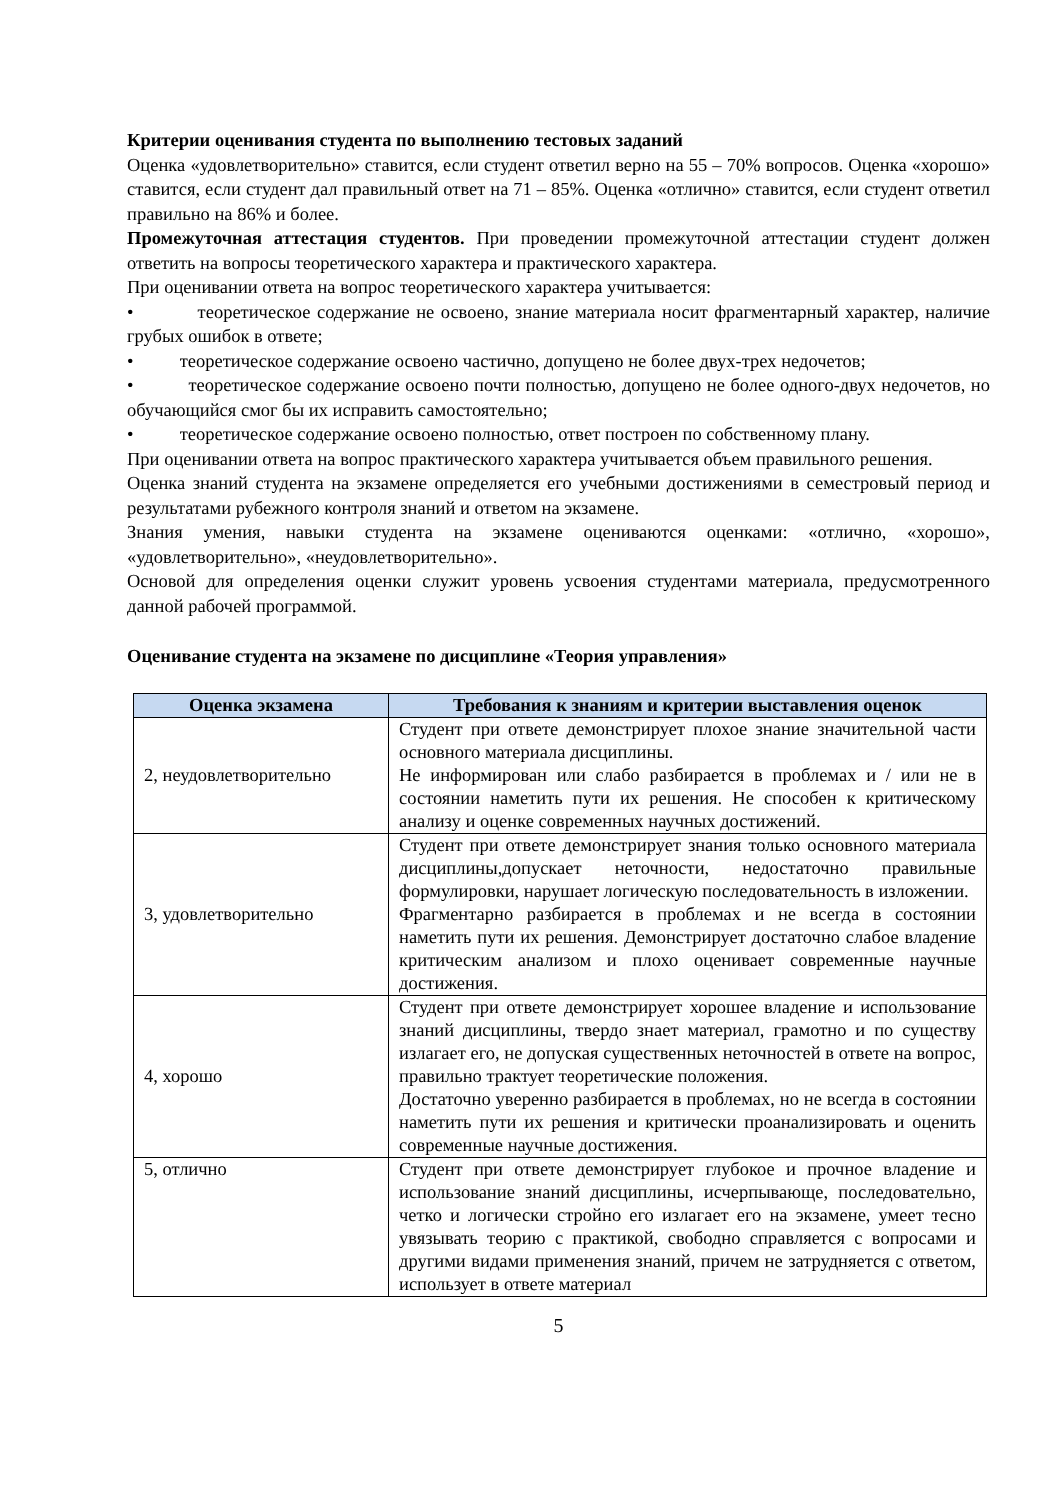Критерии оценивания студента по выполнению тестовых заданий
Оценка «удовлетворительно» ставится, если студент ответил верно на 55 – 70% вопросов. Оценка «хорошо» ставится, если студент дал правильный ответ на 71 – 85%. Оценка «отлично» ставится, если студент ответил правильно на 86% и более.
Промежуточная аттестация студентов. При проведении промежуточной аттестации студент должен ответить на вопросы теоретического характера и практического характера.
При оценивании ответа на вопрос теоретического характера учитывается:
• теоретическое содержание не освоено, знание материала носит фрагментарный характер, наличие грубых ошибок в ответе;
• теоретическое содержание освоено частично, допущено не более двух-трех недочетов;
• теоретическое содержание освоено почти полностью, допущено не более одного-двух недочетов, но обучающийся смог бы их исправить самостоятельно;
• теоретическое содержание освоено полностью, ответ построен по собственному плану.
При оценивании ответа на вопрос практического характера учитывается объем правильного решения.
Оценка знаний студента на экзамене определяется его учебными достижениями в семестровый период и результатами рубежного контроля знаний и ответом на экзамене.
Знания умения, навыки студента на экзамене оцениваются оценками: «отлично, «хорошо», «удовлетворительно», «неудовлетворительно».
Основой для определения оценки служит уровень усвоения студентами материала, предусмотренного данной рабочей программой.
Оценивание студента на экзамене по дисциплине «Теория управления»
| Оценка экзамена | Требования к знаниям и критерии выставления оценок |
| --- | --- |
| 2, неудовлетворительно | Студент при ответе демонстрирует плохое знание значительной части основного материала дисциплины. Не информирован или слабо разбирается в проблемах и / или не в состоянии наметить пути их решения. Не способен к критическому анализу и оценке современных научных достижений. |
| 3, удовлетворительно | Студент при ответе демонстрирует знания только основного материала дисциплины,допускает неточности, недостаточно правильные формулировки, нарушает логическую последовательность в изложении. Фрагментарно разбирается в проблемах и не всегда в состоянии наметить пути их решения. Демонстрирует достаточно слабое владение критическим анализом и плохо оценивает современные научные достижения. |
| 4, хорошо | Студент при ответе демонстрирует хорошее владение и использование знаний дисциплины, твердо знает материал, грамотно и по существу излагает его, не допуская существенных неточностей в ответе на вопрос, правильно трактует теоретические положения. Достаточно уверенно разбирается в проблемах, но не всегда в состоянии наметить пути их решения и критически проанализировать и оценить современные научные достижения. |
| 5, отлично | Студент при ответе демонстрирует глубокое и прочное владение и использование знаний дисциплины, исчерпывающе, последовательно, четко и логически стройно его излагает его на экзамене, умеет тесно увязывать теорию с практикой, свободно справляется с вопросами и другими видами применения знаний, причем не затрудняется с ответом, использует в ответе материал |
5